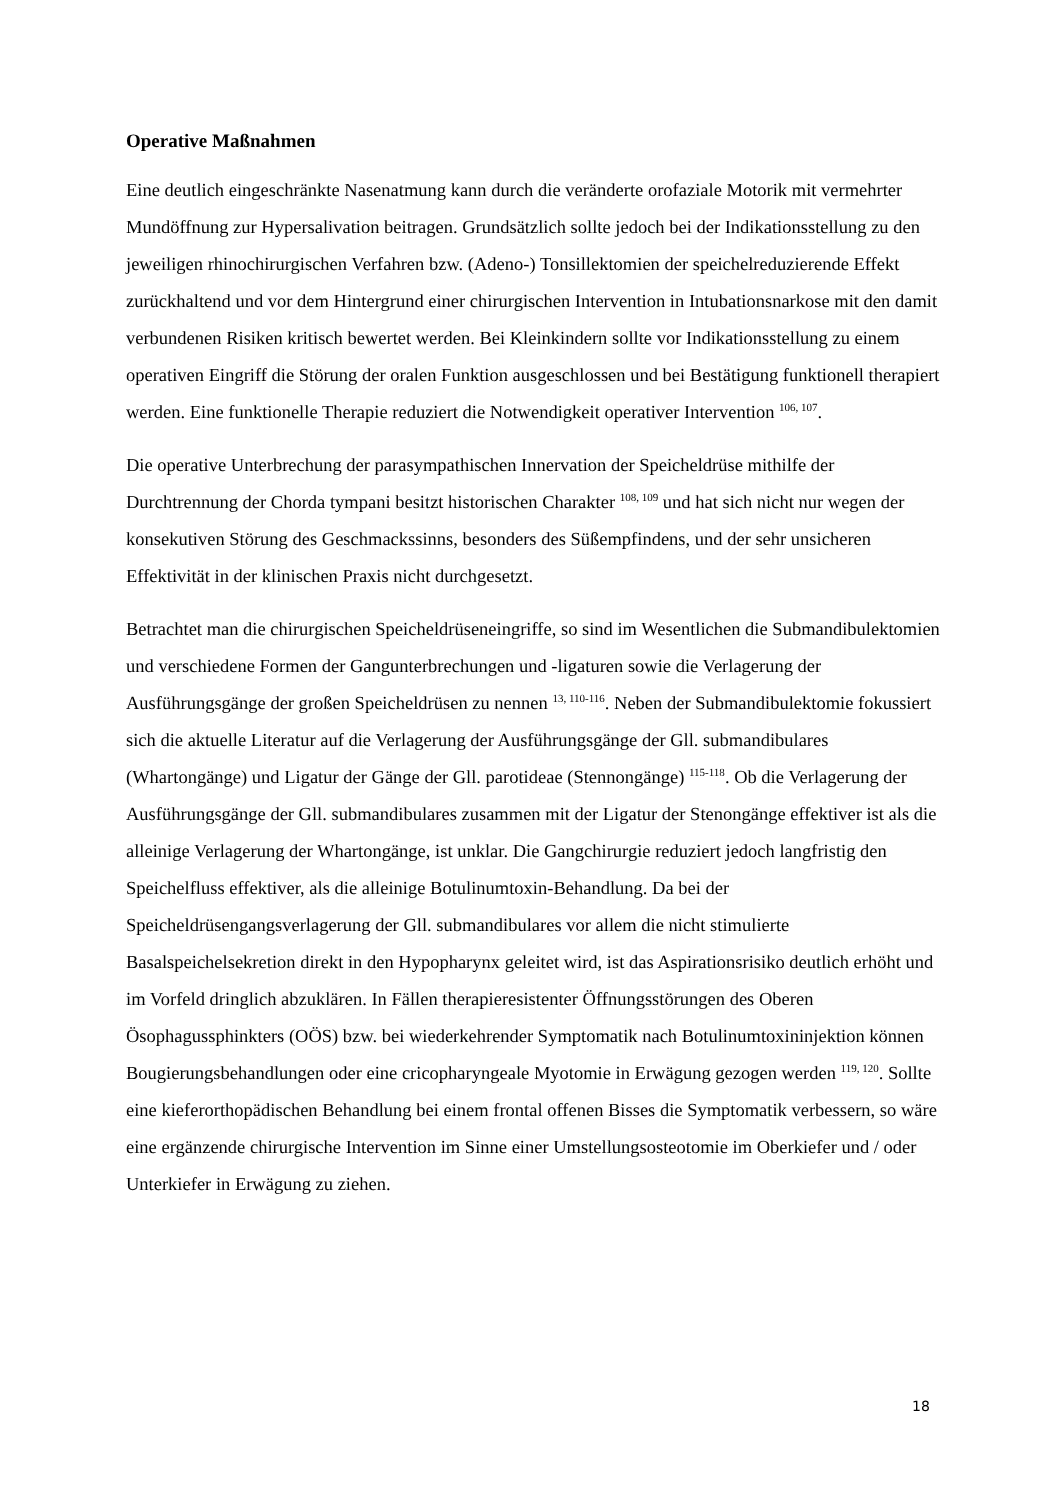Operative Maßnahmen
Eine deutlich eingeschränkte Nasenatmung kann durch die veränderte orofaziale Motorik mit vermehrter Mundöffnung zur Hypersalivation beitragen. Grundsätzlich sollte jedoch bei der Indikationsstellung zu den jeweiligen rhinochirurgischen Verfahren bzw. (Adeno-) Tonsillektomien der speichelreduzierende Effekt zurückhaltend und vor dem Hintergrund einer chirurgischen Intervention in Intubationsnarkose mit den damit verbundenen Risiken kritisch bewertet werden. Bei Kleinkindern sollte vor Indikationsstellung zu einem operativen Eingriff die Störung der oralen Funktion ausgeschlossen und bei Bestätigung funktionell therapiert werden. Eine funktionelle Therapie reduziert die Notwendigkeit operativer Intervention <sup>106, 107</sup>.
Die operative Unterbrechung der parasympathischen Innervation der Speicheldrüse mithilfe der Durchtrennung der Chorda tympani besitzt historischen Charakter <sup>108, 109</sup> und hat sich nicht nur wegen der konsekutiven Störung des Geschmackssinns, besonders des Süßempfindens, und der sehr unsicheren Effektivität in der klinischen Praxis nicht durchgesetzt.
Betrachtet man die chirurgischen Speicheldrüseneingriffe, so sind im Wesentlichen die Submandibulektomien und verschiedene Formen der Gangunterbrechungen und -ligaturen sowie die Verlagerung der Ausführungsgänge der großen Speicheldrüsen zu nennen <sup>13, 110-116</sup>. Neben der Submandibulektomie fokussiert sich die aktuelle Literatur auf die Verlagerung der Ausführungsgänge der Gll. submandibulares (Whartongänge) und Ligatur der Gänge der Gll. parotideae (Stennongänge) <sup>115-118</sup>. Ob die Verlagerung der Ausführungsgänge der Gll. submandibulares zusammen mit der Ligatur der Stenongänge effektiver ist als die alleinige Verlagerung der Whartongänge, ist unklar. Die Gangchirurgie reduziert jedoch langfristig den Speichelfluss effektiver, als die alleinige Botulinumtoxin-Behandlung. Da bei der Speicheldrüsengangsverlagerung der Gll. submandibulares vor allem die nicht stimulierte Basalspeichelsekretion direkt in den Hypopharynx geleitet wird, ist das Aspirationsrisiko deutlich erhöht und im Vorfeld dringlich abzuklären. In Fällen therapieresistenter Öffnungsstörungen des Oberen Ösophagussphinkters (OÖS) bzw. bei wiederkehrender Symptomatik nach Botulinumtoxininjektion können Bougierungsbehandlungen oder eine cricopharyngeale Myotomie in Erwägung gezogen werden <sup>119, 120</sup>. Sollte eine kieferorthopädischen Behandlung bei einem frontal offenen Bisses die Symptomatik verbessern, so wäre eine ergänzende chirurgische Intervention im Sinne einer Umstellungsosteotomie im Oberkiefer und / oder Unterkiefer in Erwägung zu ziehen.
18